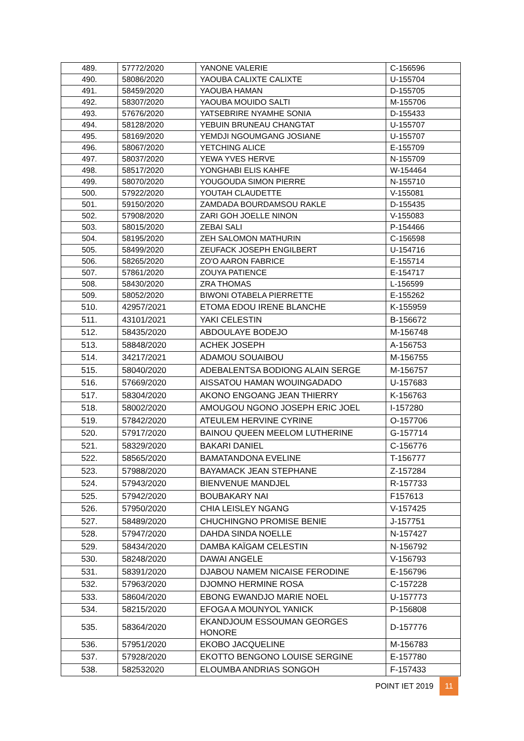| 489. | 57772/2020 | YANONE VALERIE | C-156596 |
| 490. | 58086/2020 | YAOUBA CALIXTE CALIXTE | U-155704 |
| 491. | 58459/2020 | YAOUBA HAMAN | D-155705 |
| 492. | 58307/2020 | YAOUBA MOUIDO SALTI | M-155706 |
| 493. | 57676/2020 | YATSEBRIRE NYAMHE SONIA | D-155433 |
| 494. | 58128/2020 | YEBUIN BRUNEAU CHANGTAT | U-155707 |
| 495. | 58169/2020 | YEMDJI NGOUMGANG JOSIANE | U-155707 |
| 496. | 58067/2020 | YETCHING ALICE | E-155709 |
| 497. | 58037/2020 | YEWA YVES HERVE | N-155709 |
| 498. | 58517/2020 | YONGHABI ELIS KAHFE | W-154464 |
| 499. | 58070/2020 | YOUGOUDA SIMON PIERRE | N-155710 |
| 500. | 57922/2020 | YOUTAH CLAUDETTE | V-155081 |
| 501. | 59150/2020 | ZAMDADA BOURDAMSOU RAKLE | D-155435 |
| 502. | 57908/2020 | ZARI GOH JOELLE NINON | V-155083 |
| 503. | 58015/2020 | ZEBAI SALI | P-154466 |
| 504. | 58195/2020 | ZEH SALOMON MATHURIN | C-156598 |
| 505. | 58499/2020 | ZEUFACK JOSEPH ENGILBERT | U-154716 |
| 506. | 58265/2020 | ZO'O AARON FABRICE | E-155714 |
| 507. | 57861/2020 | ZOUYA PATIENCE | E-154717 |
| 508. | 58430/2020 | ZRA THOMAS | L-156599 |
| 509. | 58052/2020 | BIWONI OTABELA PIERRETTE | E-155262 |
| 510. | 42957/2021 | ETOMA EDOU IRENE BLANCHE | K-155959 |
| 511. | 43101/2021 | YAKI CELESTIN | B-156672 |
| 512. | 58435/2020 | ABDOULAYE BODEJO | M-156748 |
| 513. | 58848/2020 | ACHEK JOSEPH | A-156753 |
| 514. | 34217/2021 | ADAMOU SOUAIBOU | M-156755 |
| 515. | 58040/2020 | ADEBALENTSA BODIONG ALAIN SERGE | M-156757 |
| 516. | 57669/2020 | AISSATOU HAMAN WOUINGADADO | U-157683 |
| 517. | 58304/2020 | AKONO ENGOANG JEAN THIERRY | K-156763 |
| 518. | 58002/2020 | AMOUGOU NGONO JOSEPH ERIC JOEL | I-157280 |
| 519. | 57842/2020 | ATEULEM HERVINE CYRINE | O-157706 |
| 520. | 57917/2020 | BAINOU QUEEN MEELOM LUTHERINE | G-157714 |
| 521. | 58329/2020 | BAKARI DANIEL | C-156776 |
| 522. | 58565/2020 | BAMATANDONA EVELINE | T-156777 |
| 523. | 57988/2020 | BAYAMACK JEAN STEPHANE | Z-157284 |
| 524. | 57943/2020 | BIENVENUE MANDJEL | R-157733 |
| 525. | 57942/2020 | BOUBAKARY NAI | F157613 |
| 526. | 57950/2020 | CHIA LEISLEY NGANG | V-157425 |
| 527. | 58489/2020 | CHUCHINGNO PROMISE BENIE | J-157751 |
| 528. | 57947/2020 | DAHDA SINDA NOELLE | N-157427 |
| 529. | 58434/2020 | DAMBA KAÏGAM CELESTIN | N-156792 |
| 530. | 58248/2020 | DAWAI ANGELE | V-156793 |
| 531. | 58391/2020 | DJABOU NAMEM NICAISE FERODINE | E-156796 |
| 532. | 57963/2020 | DJOMNO HERMINE ROSA | C-157228 |
| 533. | 58604/2020 | EBONG EWANDJO MARIE NOEL | U-157773 |
| 534. | 58215/2020 | EFOGA A MOUNYOL YANICK | P-156808 |
| 535. | 58364/2020 | EKANDJOUM ESSOUMAN GEORGES HONORE | D-157776 |
| 536. | 57951/2020 | EKOBO JACQUELINE | M-156783 |
| 537. | 57928/2020 | EKOTTO BENGONO LOUISE SERGINE | E-157780 |
| 538. | 582532020 | ELOUMBA ANDRIAS SONGOH | F-157433 |
POINT IET 2019 11